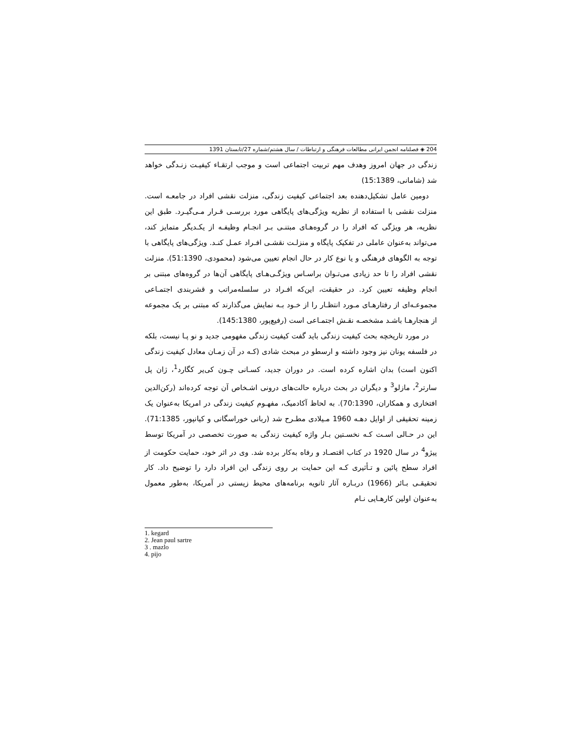204 ◈ فصلنامه انجمن ایرانی مطالعات فرهنگی و ارتباطات / سال هشتم/شماره 27/تابستان 1391
زندگی در جهان امروز وهدف مهم تربیت اجتماعی است و موجب ارتقـاء کیفیـت زنـدگی خواهد شد (شامانی، 15:1389)
دومین عامل تشکیل‌دهنده بعد اجتماعی کیفیت زندگی، منزلت نقشی افراد در جامعـه است. منزلت نقشی با استفاده از نظریه ویژگی‌های پایگاهی مورد بررسـی قـرار مـی‌گیـرد. طبق این نظریه، هر ویژگی که افراد را در گروه‌هـای مبتنـی بـر انجـام وظیفـه از یکـدیگر متمایز کند، می‌تواند به‌عنوان عاملی در تفکیک پایگاه و منزلـت نقشـی افـراد عمـل کنـد. ویژگی‌های پایگاهی با توجه به الگوهای فرهنگی و یا نوع کار در حال انجام تعیین می‌شود (محمودی، 51:1390). منزلت نقشی افراد را تا حد زیادی می‌تـوان براسـاس ویژگـی‌هـای پایگاهی آن‌ها در گروه‌های مبتنی بر انجام وظیفه تعیین کرد. در حقیقت، این‌که افـراد در سلسله‌مراتب و قشربندی اجتمـاعی مجموعـه‌ای از رفتارهـای مـورد انتظـار را از خـود بـه نمایش می‌گذارند که مبتنی بر یک مجموعه از هنجارهـا باشـد مشخصـه نقـش اجتمـاعی است (رفیع‌پور، 145:1380).
در مورد تاریخچه بحث کیفیت زندگی باید گفت کیفیت زندگی مفهومی جدید و نو پـا نیست، بلکه در فلسفه یونان نیز وجود داشته و ارسطو در مبحث شادی (کـه در آن زمـان معادل کیفیت زندگی اکنون است) بدان اشاره کرده است. در دوران جدید، کسـانی چـون کی‌یر کگارد<sup>1</sup>، ژان پل سارتر<sup>2</sup>، مازلو<sup>3</sup> و دیگران در بحث درباره حالت‌های درونی اشـخاص آن توجه کرده‌اند (رکن‌الدین افتخاری و همکاران، 70:1390). به لحاظ آکادمیک، مفهـوم کیفیت زندگی در امریکا به‌عنوان یک زمینه تحقیقی از اوایل دهـه 1960 مـیلادی مطـرح شد (ربانی خوراسگانی و کیانپور، 71:1385). این در حـالی اسـت کـه نخسـتین بـار واژه کیفیت زندگی به صورت تخصصی در آمریکا توسط پیژو<sup>4</sup> در سال 1920 در کتاب اقتصـاد و رفاه به‌کار برده شد. وی در اثر خود، حمایت حکومت از افراد سطح پائین و تـأثیری کـه این حمایت بر روی زندگی این افراد دارد را توضیح داد. کار تحقیقـی بـائر (1966) دربـاره آثار ثانویه برنامه‌های محیط زیستی در آمریکا، به‌طور معمول به‌عنوان اولین کارهـایی نـام
1. kegard
2. Jean paul sartre
3 . mazlo
4. pijo